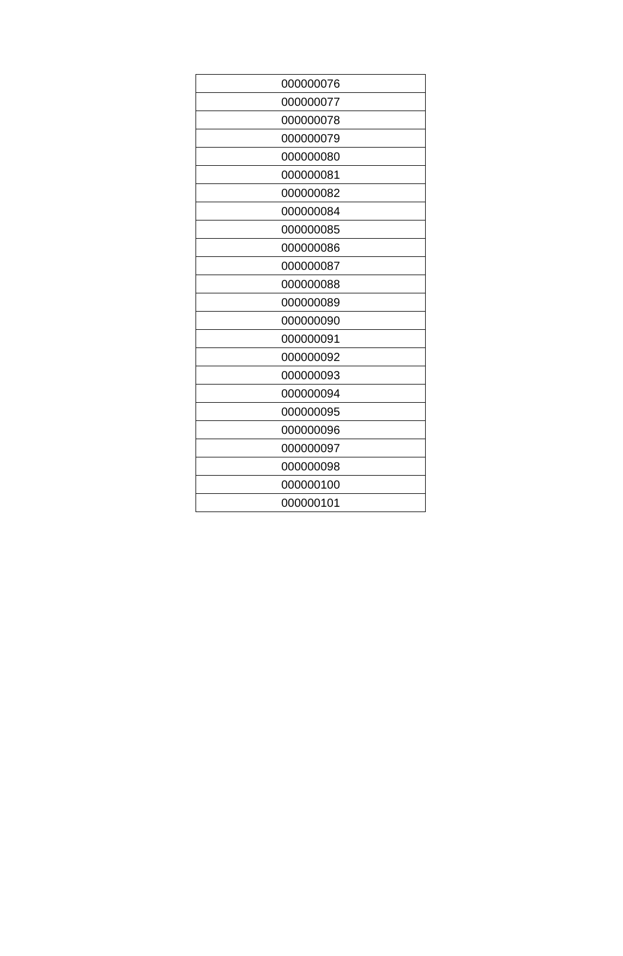| 000000076 |
| 000000077 |
| 000000078 |
| 000000079 |
| 000000080 |
| 000000081 |
| 000000082 |
| 000000084 |
| 000000085 |
| 000000086 |
| 000000087 |
| 000000088 |
| 000000089 |
| 000000090 |
| 000000091 |
| 000000092 |
| 000000093 |
| 000000094 |
| 000000095 |
| 000000096 |
| 000000097 |
| 000000098 |
| 000000100 |
| 000000101 |